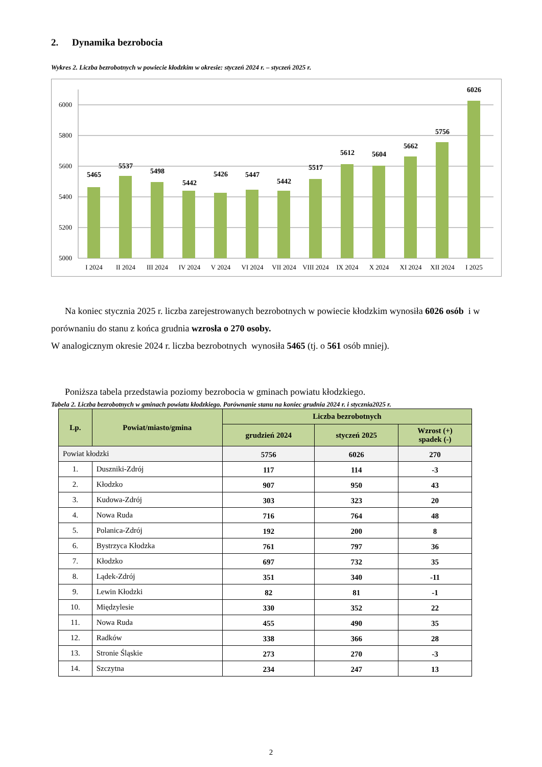2. Dynamika bezrobocia
Wykres 2. Liczba bezrobotnych w powiecie kłodzkim w okresie: styczeń 2024 r. – styczeń 2025 r.
6000
5800
5600
5400
5200
5000
5465
5537
5498
5442
5426
5447
5442
5517
5612
5604
5662
5756
6026
I 2024
II 2024
III 2024
IV 2024
V 2024
VI 2024
VII 2024
VIII 2024
IX 2024
X 2024
XI 2024
XII 2024
I 2025
Na koniec stycznia 2025 r. liczba zarejestrowanych bezrobotnych w powiecie kłodzkim wynosiła 6026 osób i w porównaniu do stanu z końca grudnia wzrosła o 270 osoby.
W analogicznym okresie 2024 r. liczba bezrobotnych wynosiła 5465 (tj. o 561 osób mniej).
Poniższa tabela przedstawia poziomy bezrobocia w gminach powiatu kłodzkiego.
Tabela 2. Liczba bezrobotnych w gminach powiatu kłodzkiego. Porównanie stanu na koniec grudnia 2024 r. i stycznia2025 r.
| Lp. | Powiat/miasto/gmina | Liczba bezrobotnych | | |
| --- | --- | --- | --- | --- |
| | | grudzień 2024 | styczeń 2025 | Wzrost (+) spadek (-) |
| Powiat kłodzki | | 5756 | 6026 | 270 |
| 1. | Duszniki-Zdrój | 117 | 114 | -3 |
| 2. | Kłodzko | 907 | 950 | 43 |
| 3. | Kudowa-Zdrój | 303 | 323 | 20 |
| 4. | Nowa Ruda | 716 | 764 | 48 |
| 5. | Polanica-Zdrój | 192 | 200 | 8 |
| 6. | Bystrzyca Kłodzka | 761 | 797 | 36 |
| 7. | Kłodzko | 697 | 732 | 35 |
| 8. | Lądek-Zdrój | 351 | 340 | -11 |
| 9. | Lewin Kłodzki | 82 | 81 | -1 |
| 10. | Międzylesie | 330 | 352 | 22 |
| 11. | Nowa Ruda | 455 | 490 | 35 |
| 12. | Radków | 338 | 366 | 28 |
| 13. | Stronie Śląskie | 273 | 270 | -3 |
| 14. | Szczytna | 234 | 247 | 13 |
2